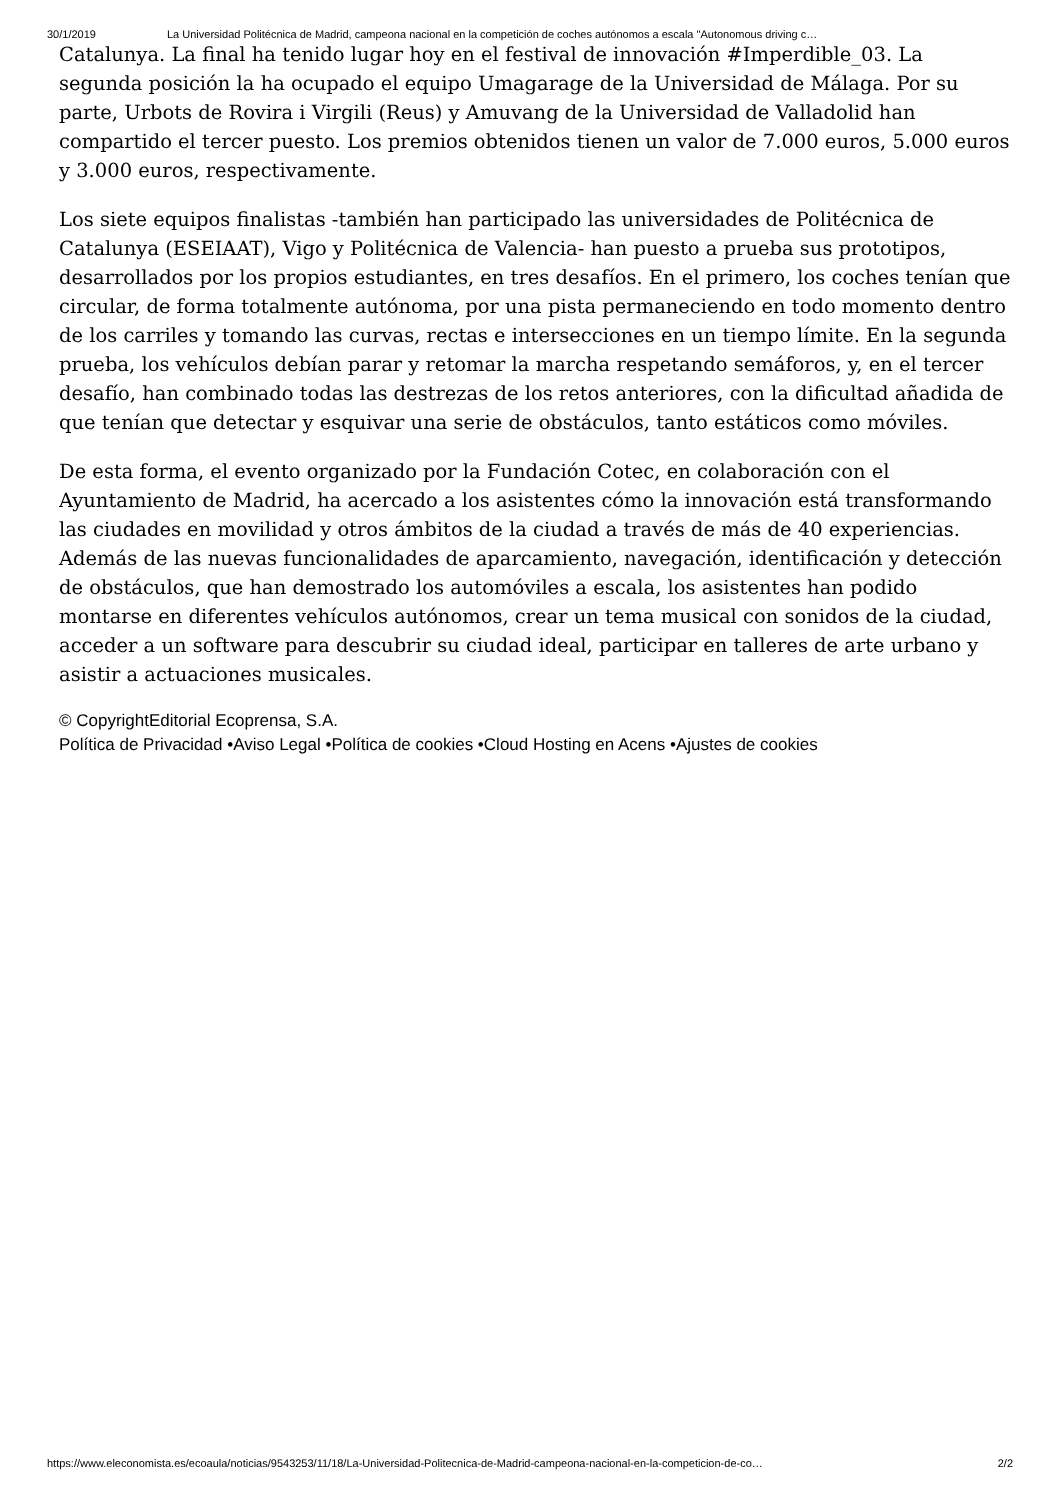30/1/2019 La Universidad Politécnica de Madrid, campeona nacional en la competición de coches autónomos a escala "Autonomous driving c…
Catalunya. La final ha tenido lugar hoy en el festival de innovación #Imperdible_03. La segunda posición la ha ocupado el equipo Umagarage de la Universidad de Málaga. Por su parte, Urbots de Rovira i Virgili (Reus) y Amuvang de la Universidad de Valladolid han compartido el tercer puesto. Los premios obtenidos tienen un valor de 7.000 euros, 5.000 euros y 3.000 euros, respectivamente.
Los siete equipos finalistas -también han participado las universidades de Politécnica de Catalunya (ESEIAAT), Vigo y Politécnica de Valencia- han puesto a prueba sus prototipos, desarrollados por los propios estudiantes, en tres desafíos. En el primero, los coches tenían que circular, de forma totalmente autónoma, por una pista permaneciendo en todo momento dentro de los carriles y tomando las curvas, rectas e intersecciones en un tiempo límite. En la segunda prueba, los vehículos debían parar y retomar la marcha respetando semáforos, y, en el tercer desafío, han combinado todas las destrezas de los retos anteriores, con la dificultad añadida de que tenían que detectar y esquivar una serie de obstáculos, tanto estáticos como móviles.
De esta forma, el evento organizado por la Fundación Cotec, en colaboración con el Ayuntamiento de Madrid, ha acercado a los asistentes cómo la innovación está transformando las ciudades en movilidad y otros ámbitos de la ciudad a través de más de 40 experiencias. Además de las nuevas funcionalidades de aparcamiento, navegación, identificación y detección de obstáculos, que han demostrado los automóviles a escala, los asistentes han podido montarse en diferentes vehículos autónomos, crear un tema musical con sonidos de la ciudad, acceder a un software para descubrir su ciudad ideal, participar en talleres de arte urbano y asistir a actuaciones musicales.
© CopyrightEditorial Ecoprensa, S.A.
Política de Privacidad •Aviso Legal •Política de cookies •Cloud Hosting en Acens •Ajustes de cookies
https://www.eleconomista.es/ecoaula/noticias/9543253/11/18/La-Universidad-Politecnica-de-Madrid-campeona-nacional-en-la-competicion-de-co… 2/2